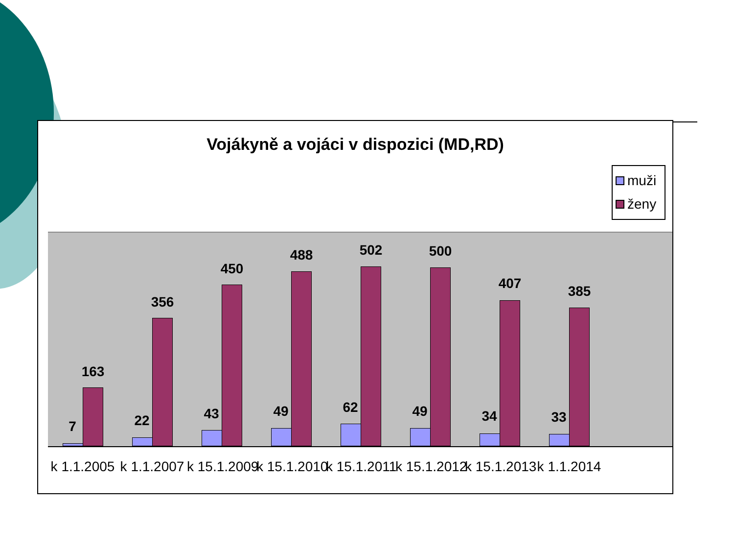Vojákyně a vojáci v dispozici (MD,RD)
muži
ženy
7
163
22
356
43
450
49
488
62
502
49
500
34
407
33
385
k 1.1.2005 k 1.1.2007 k 15.1.2009 k 15.1.2010 k 15.1.2011 k 15.1.2012 k 15.1.2013 k 1.1.2014